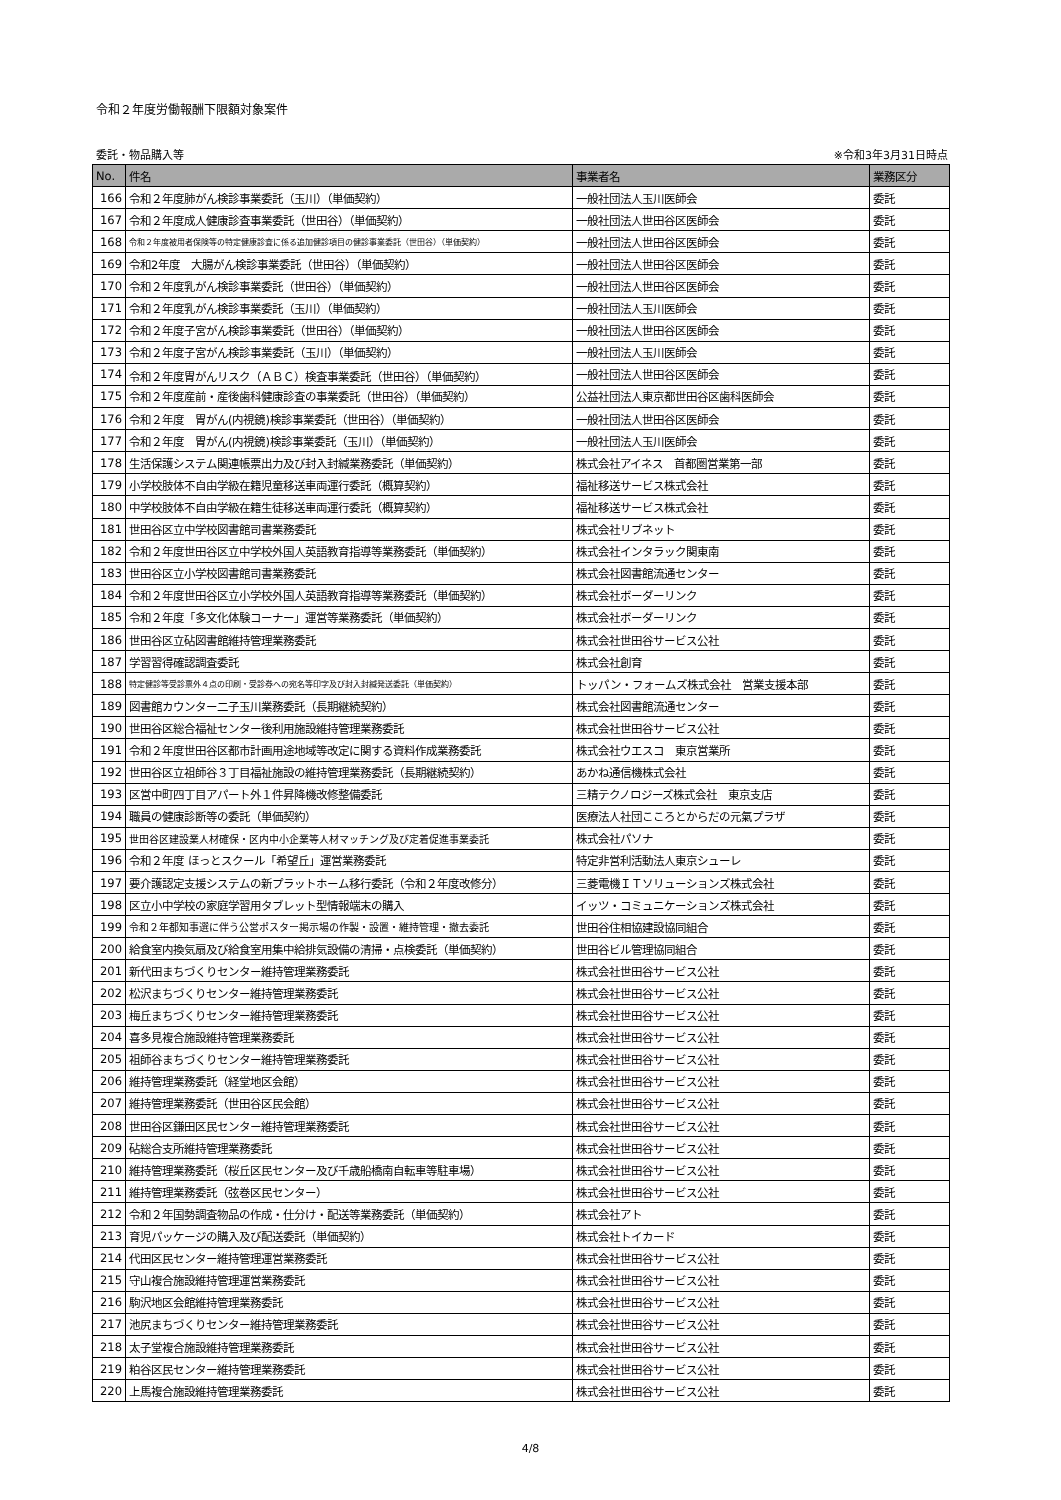令和２年度労働報酬下限額対象案件
委託・物品購入等 ※令和3年3月31日時点
| No. | 件名 | 事業者名 | 業務区分 |
| --- | --- | --- | --- |
| 166 | 令和２年度肺がん検診事業委託（玉川）（単価契約） | 一般社団法人玉川医師会 | 委託 |
| 167 | 令和２年度成人健康診査事業委託（世田谷）（単価契約） | 一般社団法人世田谷区医師会 | 委託 |
| 168 | 令和２年度被用者保険等の特定健康診査に係る追加健診項目の健診事業委託（世田谷）（単価契約） | 一般社団法人世田谷区医師会 | 委託 |
| 169 | 令和2年度 大腸がん検診事業委託（世田谷）（単価契約） | 一般社団法人世田谷区医師会 | 委託 |
| 170 | 令和２年度乳がん検診事業委託（世田谷）（単価契約） | 一般社団法人世田谷区医師会 | 委託 |
| 171 | 令和２年度乳がん検診事業委託（玉川）（単価契約） | 一般社団法人玉川医師会 | 委託 |
| 172 | 令和２年度子宮がん検診事業委託（世田谷）（単価契約） | 一般社団法人世田谷区医師会 | 委託 |
| 173 | 令和２年度子宮がん検診事業委託（玉川）（単価契約） | 一般社団法人玉川医師会 | 委託 |
| 174 | 令和２年度胃がんリスク（ＡＢＣ）検査事業委託（世田谷）（単価契約） | 一般社団法人世田谷区医師会 | 委託 |
| 175 | 令和２年度産前・産後歯科健康診査の事業委託（世田谷）（単価契約） | 公益社団法人東京都世田谷区歯科医師会 | 委託 |
| 176 | 令和２年度 胃がん(内視鏡)検診事業委託（世田谷）（単価契約） | 一般社団法人世田谷区医師会 | 委託 |
| 177 | 令和２年度 胃がん(内視鏡)検診事業委託（玉川）（単価契約） | 一般社団法人玉川医師会 | 委託 |
| 178 | 生活保護システム関連帳票出力及び封入封緘業務委託（単価契約） | 株式会社アイネス 首都圏営業第一部 | 委託 |
| 179 | 小学校肢体不自由学級在籍児童移送車両運行委託（概算契約） | 福祉移送サービス株式会社 | 委託 |
| 180 | 中学校肢体不自由学級在籍生徒移送車両運行委託（概算契約） | 福祉移送サービス株式会社 | 委託 |
| 181 | 世田谷区立中学校図書館司書業務委託 | 株式会社リブネット | 委託 |
| 182 | 令和２年度世田谷区立中学校外国人英語教育指導等業務委託（単価契約） | 株式会社インタラック関東南 | 委託 |
| 183 | 世田谷区立小学校図書館司書業務委託 | 株式会社図書館流通センター | 委託 |
| 184 | 令和２年度世田谷区立小学校外国人英語教育指導等業務委託（単価契約） | 株式会社ボーダーリンク | 委託 |
| 185 | 令和２年度「多文化体験コーナー」運営等業務委託（単価契約） | 株式会社ボーダーリンク | 委託 |
| 186 | 世田谷区立砧図書館維持管理業務委託 | 株式会社世田谷サービス公社 | 委託 |
| 187 | 学習習得確認調査委託 | 株式会社創育 | 委託 |
| 188 | 特定健診等受診票外４点の印刷・受診券への宛名等印字及び封入封緘発送委託（単価契約） | トッパン・フォームズ株式会社 営業支援本部 | 委託 |
| 189 | 図書館カウンター二子玉川業務委託（長期継続契約） | 株式会社図書館流通センター | 委託 |
| 190 | 世田谷区総合福祉センター後利用施設維持管理業務委託 | 株式会社世田谷サービス公社 | 委託 |
| 191 | 令和２年度世田谷区都市計画用途地域等改定に関する資料作成業務委託 | 株式会社ウエスコ 東京営業所 | 委託 |
| 192 | 世田谷区立祖師谷３丁目福祉施設の維持管理業務委託（長期継続契約） | あかね通信機株式会社 | 委託 |
| 193 | 区営中町四丁目アパート外１件昇降機改修整備委託 | 三精テクノロジーズ株式会社 東京支店 | 委託 |
| 194 | 職員の健康診断等の委託（単価契約） | 医療法人社団こころとからだの元氣プラザ | 委託 |
| 195 | 世田谷区建設業人材確保・区内中小企業等人材マッチング及び定着促進事業委託 | 株式会社パソナ | 委託 |
| 196 | 令和２年度 ほっとスクール「希望丘」運営業務委託 | 特定非営利活動法人東京シューレ | 委託 |
| 197 | 要介護認定支援システムの新プラットホーム移行委託（令和２年度改修分） | 三菱電機ＩＴソリューションズ株式会社 | 委託 |
| 198 | 区立小中学校の家庭学習用タブレット型情報端末の購入 | イッツ・コミュニケーションズ株式会社 | 委託 |
| 199 | 令和２年都知事選に伴う公営ポスター掲示場の作製・設置・維持管理・撤去委託 | 世田谷住相協建設協同組合 | 委託 |
| 200 | 給食室内換気扇及び給食室用集中給排気設備の清掃・点検委託（単価契約） | 世田谷ビル管理協同組合 | 委託 |
| 201 | 新代田まちづくりセンター維持管理業務委託 | 株式会社世田谷サービス公社 | 委託 |
| 202 | 松沢まちづくりセンター維持管理業務委託 | 株式会社世田谷サービス公社 | 委託 |
| 203 | 梅丘まちづくりセンター維持管理業務委託 | 株式会社世田谷サービス公社 | 委託 |
| 204 | 喜多見複合施設維持管理業務委託 | 株式会社世田谷サービス公社 | 委託 |
| 205 | 祖師谷まちづくりセンター維持管理業務委託 | 株式会社世田谷サービス公社 | 委託 |
| 206 | 維持管理業務委託（経堂地区会館） | 株式会社世田谷サービス公社 | 委託 |
| 207 | 維持管理業務委託（世田谷区民会館） | 株式会社世田谷サービス公社 | 委託 |
| 208 | 世田谷区鎌田区民センター維持管理業務委託 | 株式会社世田谷サービス公社 | 委託 |
| 209 | 砧総合支所維持管理業務委託 | 株式会社世田谷サービス公社 | 委託 |
| 210 | 維持管理業務委託（桜丘区民センター及び千歳船橋南自転車等駐車場） | 株式会社世田谷サービス公社 | 委託 |
| 211 | 維持管理業務委託（弦巻区民センター） | 株式会社世田谷サービス公社 | 委託 |
| 212 | 令和２年国勢調査物品の作成・仕分け・配送等業務委託（単価契約） | 株式会社アト | 委託 |
| 213 | 育児パッケージの購入及び配送委託（単価契約） | 株式会社トイカード | 委託 |
| 214 | 代田区民センター維持管理運営業務委託 | 株式会社世田谷サービス公社 | 委託 |
| 215 | 守山複合施設維持管理運営業務委託 | 株式会社世田谷サービス公社 | 委託 |
| 216 | 駒沢地区会館維持管理業務委託 | 株式会社世田谷サービス公社 | 委託 |
| 217 | 池尻まちづくりセンター維持管理業務委託 | 株式会社世田谷サービス公社 | 委託 |
| 218 | 太子堂複合施設維持管理業務委託 | 株式会社世田谷サービス公社 | 委託 |
| 219 | 粕谷区民センター維持管理業務委託 | 株式会社世田谷サービス公社 | 委託 |
| 220 | 上馬複合施設維持管理業務委託 | 株式会社世田谷サービス公社 | 委託 |
4/8